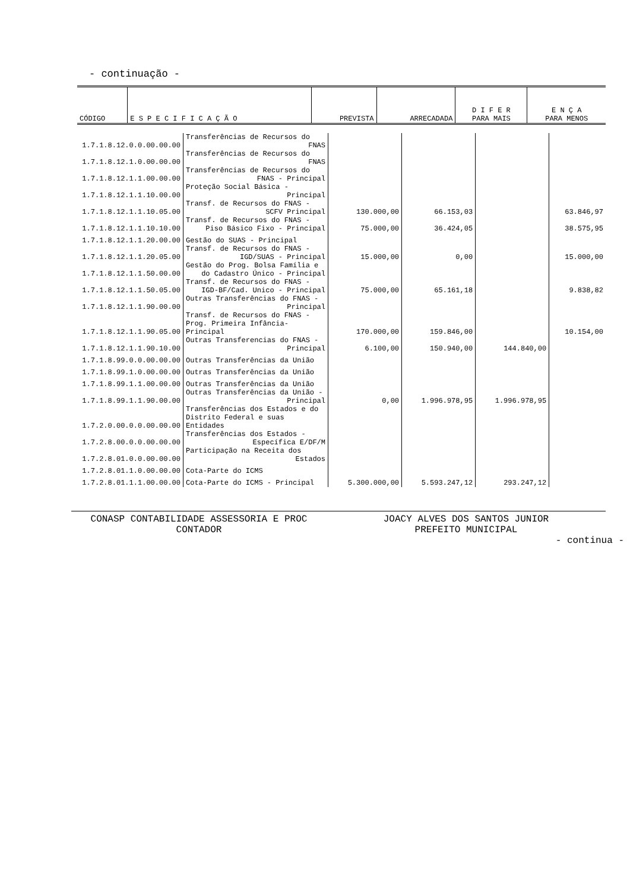- continuação -
| CÓDIGO | E S P E C I F I C A Ç Ã O | PREVISTA | ARRECADADA | D I F E R PARA MAIS | E N Ç A PARA MENOS |
| --- | --- | --- | --- | --- | --- |
| 1.7.1.8.12.0.0.00.00.00 | Transferências de Recursos do FNAS | | | | |
| 1.7.1.8.12.1.0.00.00.00 | Transferências de Recursos do FNAS | | | | |
| 1.7.1.8.12.1.1.00.00.00 | Transferências de Recursos do FNAS - Principal | | | | |
| 1.7.1.8.12.1.1.10.00.00 | Proteção Social Básica - Principal | | | | |
| 1.7.1.8.12.1.1.10.05.00 | Transf. de Recursos do FNAS - SCFV Principal | 130.000,00 | 66.153,03 | | 63.846,97 |
| 1.7.1.8.12.1.1.10.10.00 | Transf. de Recursos do FNAS - Piso Básico Fixo - Principal | 75.000,00 | 36.424,05 | | 38.575,95 |
| 1.7.1.8.12.1.1.20.00.00 | Gestão do SUAS - Principal | | | | |
| 1.7.1.8.12.1.1.20.05.00 | Transf. de Recursos do FNAS - IGD/SUAS - Principal | 15.000,00 | 0,00 | | 15.000,00 |
| 1.7.1.8.12.1.1.50.00.00 | Gestão do Prog. Bolsa Família e do Cadastro Único - Principal | | | | |
| 1.7.1.8.12.1.1.50.05.00 | Transf. de Recursos do FNAS - IGD-BF/Cad. Unico - Principal | 75.000,00 | 65.161,18 | | 9.838,82 |
| 1.7.1.8.12.1.1.90.00.00 | Outras Transferências do FNAS - Principal | | | | |
| 1.7.1.8.12.1.1.90.05.00 | Transf. de Recursos do FNAS - Prog. Primeira Infância-Principal | 170.000,00 | 159.846,00 | | 10.154,00 |
| 1.7.1.8.12.1.1.90.10.00 | Outras Transferencias do FNAS - Principal | 6.100,00 | 150.940,00 | 144.840,00 | |
| 1.7.1.8.99.0.0.00.00.00 | Outras Transferências da União | | | | |
| 1.7.1.8.99.1.0.00.00.00 | Outras Transferências da União | | | | |
| 1.7.1.8.99.1.1.00.00.00 | Outras Transferências da União | | | | |
| 1.7.1.8.99.1.1.90.00.00 | Outras Transferências da União - Principal | 0,00 | 1.996.978,95 | 1.996.978,95 | |
| 1.7.2.0.00.0.0.00.00.00 | Transferências dos Estados e do Distrito Federal e suas Entidades | | | | |
| 1.7.2.8.00.0.0.00.00.00 | Transferências dos Estados - Específica E/DF/M | | | | |
| 1.7.2.8.01.0.0.00.00.00 | Participação na Receita dos Estados | | | | |
| 1.7.2.8.01.1.0.00.00.00 | Cota-Parte do ICMS | | | | |
| 1.7.2.8.01.1.1.00.00.00 | Cota-Parte do ICMS - Principal | 5.300.000,00 | 5.593.247,12 | 293.247,12 | |
CONASP CONTABILIDADE ASSESSORIA E PROC
CONTADOR
JOACY ALVES DOS SANTOS JUNIOR
PREFEITO MUNICIPAL
- continua -